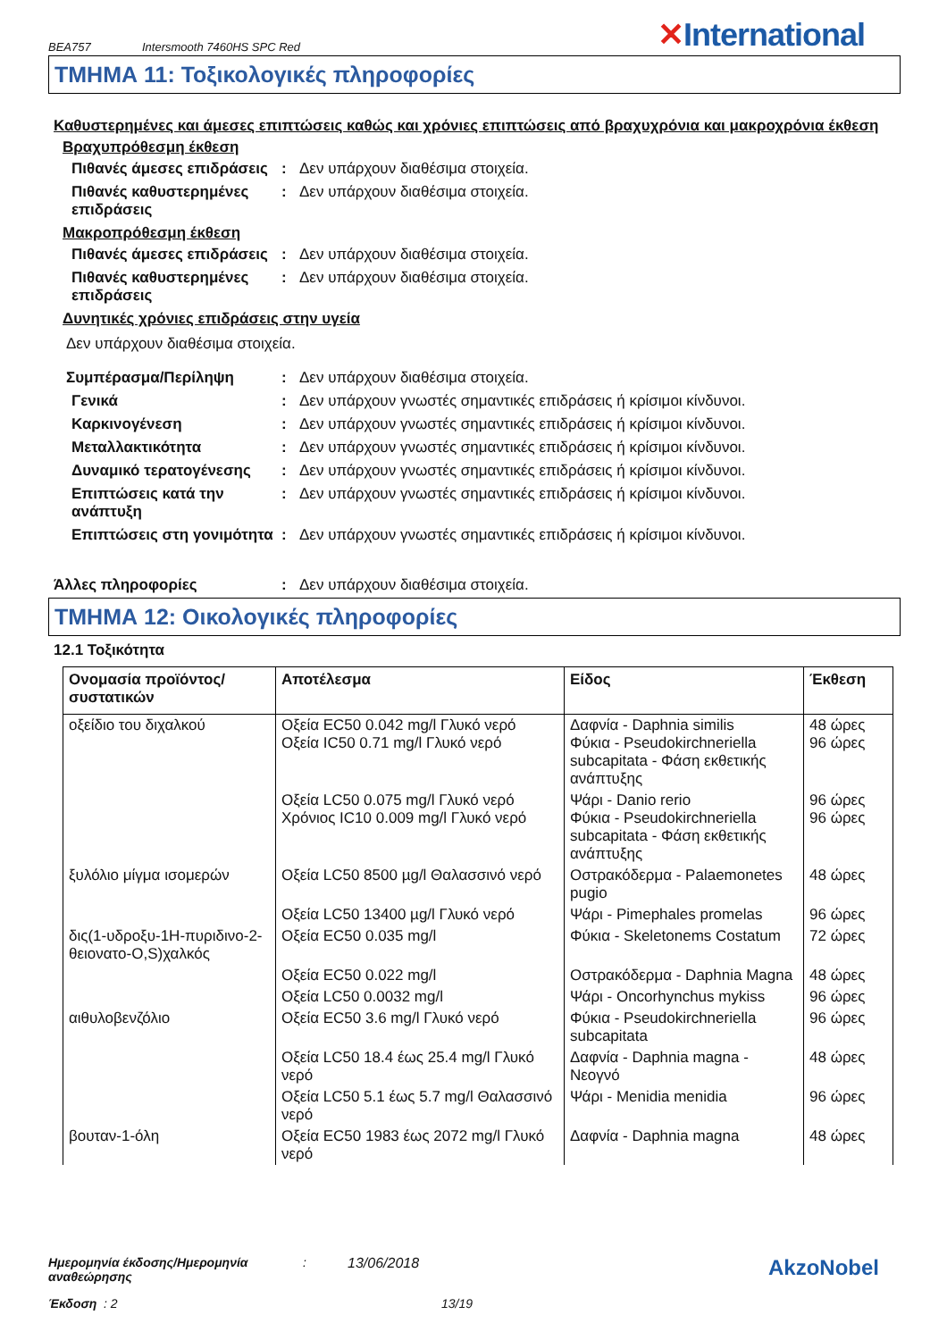BEA757 Intersmooth 7460HS SPC Red ✕International
ΤΜΗΜΑ 11: Τοξικολογικές πληροφορίες
Καθυστερημένες και άμεσες επιπτώσεις καθώς και χρόνιες επιπτώσεις από βραχυχρόνια και μακροχρόνια έκθεση
Βραχυπρόθεσμη έκθεση
Πιθανές άμεσες επιδράσεις
: Δεν υπάρχουν διαθέσιμα στοιχεία.
Πιθανές καθυστερημένες επιδράσεις
: Δεν υπάρχουν διαθέσιμα στοιχεία.
Μακροπρόθεσμη έκθεση
Πιθανές άμεσες επιδράσεις
: Δεν υπάρχουν διαθέσιμα στοιχεία.
Πιθανές καθυστερημένες επιδράσεις
: Δεν υπάρχουν διαθέσιμα στοιχεία.
Δυνητικές χρόνιες επιδράσεις στην υγεία
Δεν υπάρχουν διαθέσιμα στοιχεία.
Συμπέρασμα/Περίληψη : Δεν υπάρχουν διαθέσιμα στοιχεία.
Γενικά : Δεν υπάρχουν γνωστές σημαντικές επιδράσεις ή κρίσιμοι κίνδυνοι.
Καρκινογένεση : Δεν υπάρχουν γνωστές σημαντικές επιδράσεις ή κρίσιμοι κίνδυνοι.
Μεταλλακτικότητα : Δεν υπάρχουν γνωστές σημαντικές επιδράσεις ή κρίσιμοι κίνδυνοι.
Δυναμικό τερατογένεσης : Δεν υπάρχουν γνωστές σημαντικές επιδράσεις ή κρίσιμοι κίνδυνοι.
Επιπτώσεις κατά την ανάπτυξη
: Δεν υπάρχουν γνωστές σημαντικές επιδράσεις ή κρίσιμοι κίνδυνοι.
Επιπτώσεις στη γονιμότητα
: Δεν υπάρχουν γνωστές σημαντικές επιδράσεις ή κρίσιμοι κίνδυνοι.
Άλλες πληροφορίες : Δεν υπάρχουν διαθέσιμα στοιχεία.
ΤΜΗΜΑ 12: Οικολογικές πληροφορίες
12.1 Τοξικότητα
| Ονομασία προϊόντος/ συστατικών | Αποτέλεσμα | Είδος | Έκθεση |
| --- | --- | --- | --- |
| οξείδιο του διχαλκού | Οξεία EC50 0.042 mg/l Γλυκό νερό Οξεία IC50 0.71 mg/l Γλυκό νερό | Δαφνία - Daphnia similis Φύκια - Pseudokirchneriella subcapitata - Φάση εκθετικής ανάπτυξης | 48 ώρες 96 ώρες |
| | Οξεία LC50 0.075 mg/l Γλυκό νερό Χρόνιος IC10 0.009 mg/l Γλυκό νερό | Ψάρι - Danio rerio Φύκια - Pseudokirchneriella subcapitata - Φάση εκθετικής ανάπτυξης | 96 ώρες 96 ώρες |
| ξυλόλιο μίγμα ισομερών | Οξεία LC50 8500 µg/l Θαλασσινό νερό | Οστρακόδερμα - Palaemonetes pugio | 48 ώρες |
| | Οξεία LC50 13400 µg/l Γλυκό νερό | Ψάρι - Pimephales promelas | 96 ώρες |
| δις(1-υδροξυ-1H-πυριδινο-2-θειονατο-O,S)χαλκός | Οξεία EC50 0.035 mg/l | Φύκια - Skeletonems Costatum | 72 ώρες |
| | Οξεία EC50 0.022 mg/l | Οστρακόδερμα - Daphnia Magna | 48 ώρες |
| | Οξεία LC50 0.0032 mg/l | Ψάρι - Oncorhynchus mykiss | 96 ώρες |
| αιθυλοβενζόλιο | Οξεία EC50 3.6 mg/l Γλυκό νερό | Φύκια - Pseudokirchneriella subcapitata | 96 ώρες |
| | Οξεία LC50 18.4 έως 25.4 mg/l Γλυκό νερό | Δαφνία - Daphnia magna - Νεογνό | 48 ώρες |
| | Οξεία LC50 5.1 έως 5.7 mg/l Θαλασσινό νερό | Ψάρι - Menidia menidia | 96 ώρες |
| βουταν-1-όλη | Οξεία EC50 1983 έως 2072 mg/l Γλυκό νερό | Δαφνία - Daphnia magna | 48 ώρες |
Ημερομηνία έκδοσης/Ημερομηνία αναθεώρησης: 13/06/2018 AkzoNobel
Έκδοση : 2 13/19